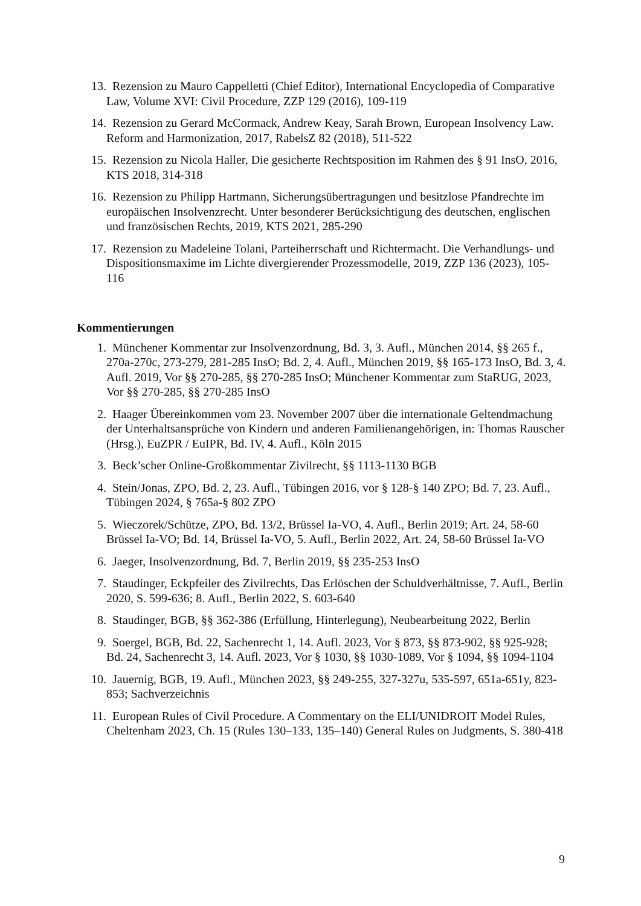13. Rezension zu Mauro Cappelletti (Chief Editor), International Encyclopedia of Comparative Law, Volume XVI: Civil Procedure, ZZP 129 (2016), 109-119
14. Rezension zu Gerard McCormack, Andrew Keay, Sarah Brown, European Insolvency Law. Reform and Harmonization, 2017, RabelsZ 82 (2018), 511-522
15. Rezension zu Nicola Haller, Die gesicherte Rechtsposition im Rahmen des § 91 InsO, 2016, KTS 2018, 314-318
16. Rezension zu Philipp Hartmann, Sicherungsübertragungen und besitzlose Pfandrechte im europäischen Insolvenzrecht. Unter besonderer Berücksichtigung des deutschen, englischen und französischen Rechts, 2019, KTS 2021, 285-290
17. Rezension zu Madeleine Tolani, Parteiherrschaft und Richtermacht. Die Verhandlungs- und Dispositionsmaxime im Lichte divergierender Prozessmodelle, 2019, ZZP 136 (2023), 105-116
Kommentierungen
1. Münchener Kommentar zur Insolvenzordnung, Bd. 3, 3. Aufl., München 2014, §§ 265 f., 270a-270c, 273-279, 281-285 InsO; Bd. 2, 4. Aufl., München 2019, §§ 165-173 InsO, Bd. 3, 4. Aufl. 2019, Vor §§ 270-285, §§ 270-285 InsO; Münchener Kommentar zum StaRUG, 2023, Vor §§ 270-285, §§ 270-285 InsO
2. Haager Übereinkommen vom 23. November 2007 über die internationale Geltendmachung der Unterhaltsansprüche von Kindern und anderen Familienangehörigen, in: Thomas Rauscher (Hrsg.), EuZPR / EuIPR, Bd. IV, 4. Aufl., Köln 2015
3. Beck’scher Online-Großkommentar Zivilrecht, §§ 1113-1130 BGB
4. Stein/Jonas, ZPO, Bd. 2, 23. Aufl., Tübingen 2016, vor § 128-§ 140 ZPO; Bd. 7, 23. Aufl., Tübingen 2024, § 765a-§ 802 ZPO
5. Wieczorek/Schütze, ZPO, Bd. 13/2, Brüssel Ia-VO, 4. Aufl., Berlin 2019; Art. 24, 58-60 Brüssel Ia-VO; Bd. 14, Brüssel Ia-VO, 5. Aufl., Berlin 2022, Art. 24, 58-60 Brüssel Ia-VO
6. Jaeger, Insolvenzordnung, Bd. 7, Berlin 2019, §§ 235-253 InsO
7. Staudinger, Eckpfeiler des Zivilrechts, Das Erlöschen der Schuldverhältnisse, 7. Aufl., Berlin 2020, S. 599-636; 8. Aufl., Berlin 2022, S. 603-640
8. Staudinger, BGB, §§ 362-386 (Erfüllung, Hinterlegung), Neubearbeitung 2022, Berlin
9. Soergel, BGB, Bd. 22, Sachenrecht 1, 14. Aufl. 2023, Vor § 873, §§ 873-902, §§ 925-928; Bd. 24, Sachenrecht 3, 14. Aufl. 2023, Vor § 1030, §§ 1030-1089, Vor § 1094, §§ 1094-1104
10. Jauernig, BGB, 19. Aufl., München 2023, §§ 249-255, 327-327u, 535-597, 651a-651y, 823-853; Sachverzeichnis
11. European Rules of Civil Procedure. A Commentary on the ELI/UNIDROIT Model Rules, Cheltenham 2023, Ch. 15 (Rules 130–133, 135–140) General Rules on Judgments, S. 380-418
9